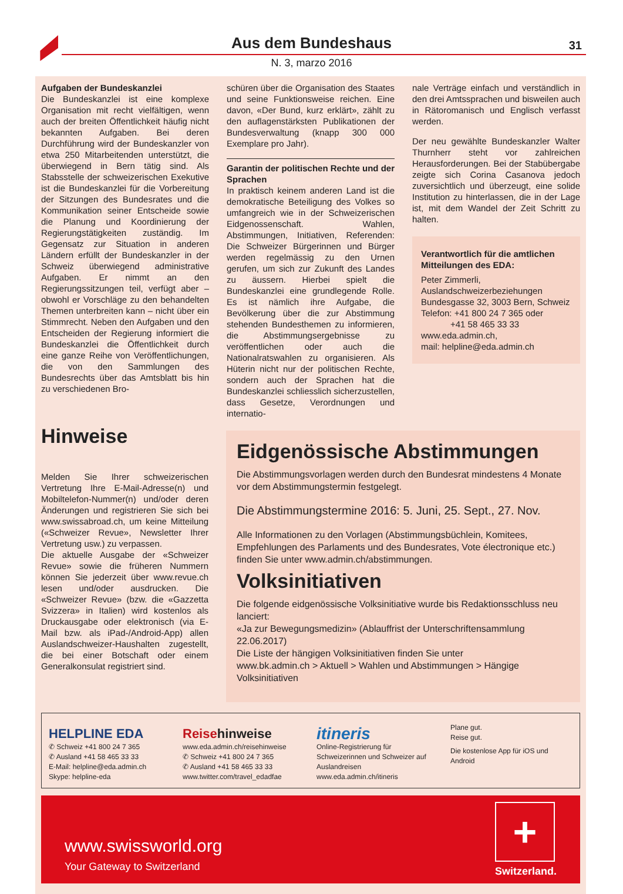Aus dem Bundeshaus
31
N. 3, marzo 2016
Aufgaben der Bundeskanzlei
Die Bundeskanzlei ist eine komplexe Organisation mit recht vielfältigen, wenn auch der breiten Öffentlichkeit häufig nicht bekannten Aufgaben. Bei deren Durchführung wird der Bundeskanzler von etwa 250 Mitarbeitenden unterstützt, die überwiegend in Bern tätig sind. Als Stabsstelle der schweizerischen Exekutive ist die Bundeskanzlei für die Vorbereitung der Sitzungen des Bundesrates und die Kommunikation seiner Entscheide sowie die Planung und Koordinierung der Regierungstätigkeiten zuständig. Im Gegensatz zur Situation in anderen Ländern erfüllt der Bundeskanzler in der Schweiz überwiegend administrative Aufgaben. Er nimmt an den Regierungssitzungen teil, verfügt aber – obwohl er Vorschläge zu den behandelten Themen unterbreiten kann – nicht über ein Stimmrecht. Neben den Aufgaben und den Entscheiden der Regierung informiert die Bundeskanzlei die Öffentlichkeit durch eine ganze Reihe von Veröffentlichungen, die von den Sammlungen des Bundesrechts über das Amtsblatt bis hin zu verschiedenen Bro-
schüren über die Organisation des Staates und seine Funktionsweise reichen. Eine davon, «Der Bund, kurz erklärt», zählt zu den auflagenstärksten Publikationen der Bundesverwaltung (knapp 300 000 Exemplare pro Jahr).
Garantin der politischen Rechte und der Sprachen
In praktisch keinem anderen Land ist die demokratische Beteiligung des Volkes so umfangreich wie in der Schweizerischen Eidgenossenschaft. Wahlen, Abstimmungen, Initiativen, Referenden: Die Schweizer Bürgerinnen und Bürger werden regelmässig zu den Urnen gerufen, um sich zur Zukunft des Landes zu äussern. Hierbei spielt die Bundeskanzlei eine grundlegende Rolle. Es ist nämlich ihre Aufgabe, die Bevölkerung über die zur Abstimmung stehenden Bundesthemen zu informieren, die Abstimmungsergebnisse zu veröffentlichen oder auch die Nationalratswahlen zu organisieren. Als Hüterin nicht nur der politischen Rechte, sondern auch der Sprachen hat die Bundeskanzlei schliesslich sicherzustellen, dass Gesetze, Verordnungen und internatio-
nale Verträge einfach und verständlich in den drei Amtssprachen und bisweilen auch in Rätoromanisch und Englisch verfasst werden.
Der neu gewählte Bundeskanzler Walter Thurnherr steht vor zahlreichen Herausforderungen. Bei der Stabübergabe zeigte sich Corina Casanova jedoch zuversichtlich und überzeugt, eine solide Institution zu hinterlassen, die in der Lage ist, mit dem Wandel der Zeit Schritt zu halten.
Verantwortlich für die amtlichen Mitteilungen des EDA:
Peter Zimmerli,
Auslandschweizerbeziehungen
Bundesgasse 32, 3003 Bern, Schweiz
Telefon: +41 800 24 7 365 oder
+41 58 465 33 33
www.eda.admin.ch,
mail: helpline@eda.admin.ch
Hinweise
Melden Sie Ihrer schweizerischen Vertretung Ihre E-Mail-Adresse(n) und Mobiltelefon-Nummer(n) und/oder deren Änderungen und registrieren Sie sich bei www.swissabroad.ch, um keine Mitteilung («Schweizer Revue», Newsletter Ihrer Vertretung usw.) zu verpassen.
Die aktuelle Ausgabe der «Schweizer Revue» sowie die früheren Nummern können Sie jederzeit über www.revue.ch lesen und/oder ausdrucken. Die «Schweizer Revue» (bzw. die «Gazzetta Svizzera» in Italien) wird kostenlos als Druckausgabe oder elektronisch (via E-Mail bzw. als iPad-/Android-App) allen Auslandschweizer-Haushalten zugestellt, die bei einer Botschaft oder einem Generalkonsulat registriert sind.
Eidgenössische Abstimmungen
Die Abstimmungsvorlagen werden durch den Bundesrat mindestens 4 Monate vor dem Abstimmungstermin festgelegt.
Die Abstimmungstermine 2016: 5. Juni, 25. Sept., 27. Nov.
Alle Informationen zu den Vorlagen (Abstimmungsbüchlein, Komitees, Empfehlungen des Parlaments und des Bundesrates, Vote électronique etc.) finden Sie unter www.admin.ch/abstimmungen.
Volksinitiativen
Die folgende eidgenössische Volksinitiative wurde bis Redaktionsschluss neu lanciert:
«Ja zur Bewegungsmedizin» (Ablauffrist der Unterschriftensammlung 22.06.2017)
Die Liste der hängigen Volksinitiativen finden Sie unter
www.bk.admin.ch > Aktuell > Wahlen und Abstimmungen > Hängige Volksinitiativen
HELPLINE EDA
✆ Schweiz +41 800 24 7 365
✆ Ausland +41 58 465 33 33
E-Mail: helpline@eda.admin.ch
Skype: helpline-eda
Reisehinweise
www.eda.admin.ch/reisehinweise
✆ Schweiz +41 800 24 7 365
✆ Ausland +41 58 465 33 33
www.twitter.com/travel_edadfae
itineris
Online-Registrierung für Schweizerinnen und Schweizer auf Auslandreisen
www.eda.admin.ch/itineris
Plane gut.
Reise gut.
Die kostenlose App für iOS und Android
www.swissworld.org
Your Gateway to Switzerland
+
Switzerland.